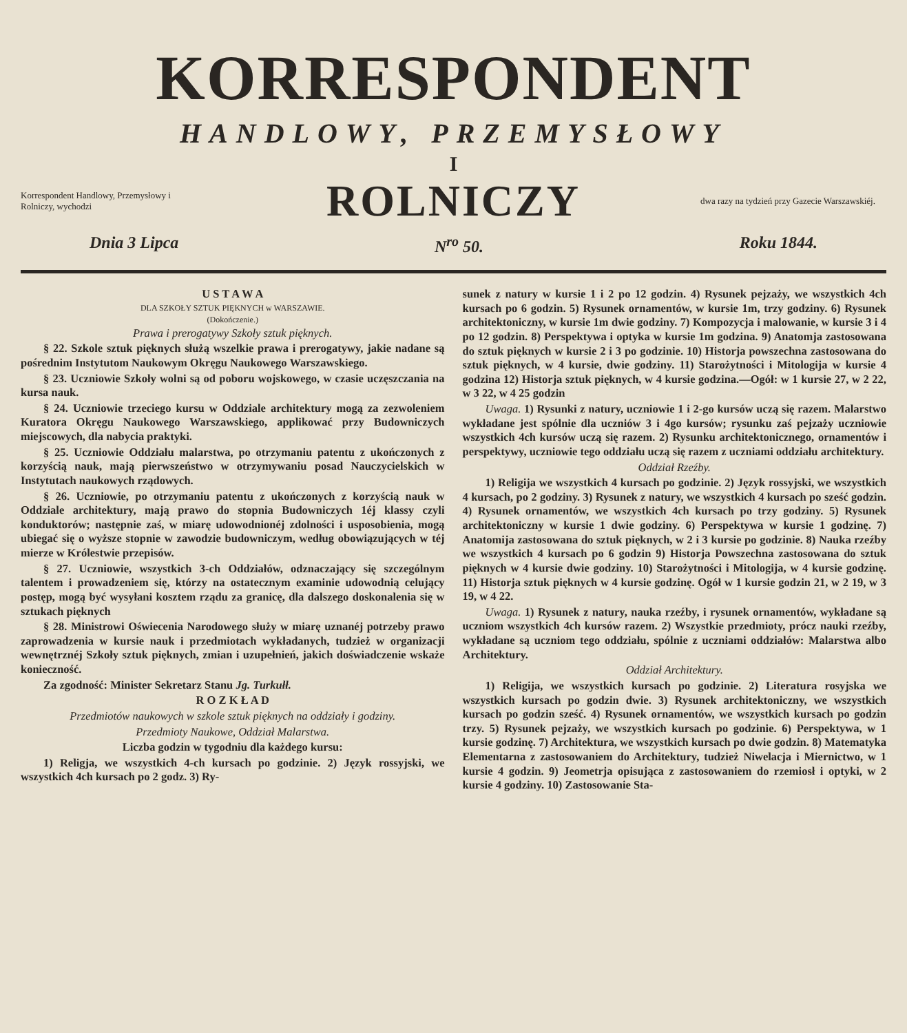KORRESPONDENT
HANDLOWY, PRZEMYSŁOWY
I
Korrespondent Handlowy, Przemysłowy i Rolniczy, wychodzi
ROLNICZY
dwa razy na tydzień przy Gazecie Warszawskiéj.
Dnia 3 Lipca N<sup>ro</sup> 50. Roku 1844.
U S T A W A
DLA SZKOŁY SZTUK PIĘKNYCH w WARSZAWIE.
(Dokończenie.)
Prawa i prerogatywy Szkoły sztuk pięknych.
§ 22. Szkole sztuk pięknych służą wszelkie prawa i prerogatywy, jakie nadane są pośrednim Instytutom Naukowym Okręgu Naukowego Warszawskiego.
§ 23. Uczniowie Szkoły wolni są od poboru wojskowego, w czasie uczęszczania na kursa nauk.
§ 24. Uczniowie trzeciego kursu w Oddziale architektury mogą za zezwoleniem Kuratora Okręgu Naukowego Warszawskiego, applikować przy Budowniczych miejscowych, dla nabycia praktyki.
§ 25. Uczniowie Oddziału malarstwa, po otrzymaniu patentu z ukończonych z korzyścią nauk, mają pierwszeństwo w otrzymywaniu posad Nauczycielskich w Instytutach naukowych rządowych.
§ 26. Uczniowie, po otrzymaniu patentu z ukończonych z korzyścią nauk w Oddziale architektury, mają prawo do stopnia Budowniczych 1éj klassy czyli konduktorów; następnie zaś, w miarę udowodnionéj zdolności i usposobienia, mogą ubiegać się o wyższe stopnie w zawodzie budowniczym, według obowiązujących w téj mierze w Królestwie przepisów.
§ 27. Uczniowie, wszystkich 3-ch Oddziałów, odznaczający się szczególnym talentem i prowadzeniem się, którzy na ostatecznym examinie udowodnią celujący postęp, mogą być wysyłani kosztem rządu za granicę, dla dalszego doskonalenia się w sztukach pięknych
§ 28. Ministrowi Oświecenia Narodowego służy w miarę uznanéj potrzeby prawo zaprowadzenia w kursie nauk i przedmiotach wykładanych, tudzież w organizacji wewnętrznéj Szkoły sztuk pięknych, zmian i uzupełnień, jakich doświadczenie wskaże konieczność.
Za zgodność: Minister Sekretarz Stanu Jg. Turkułł.
R O Z K Ł A D
Przedmiotów naukowych w szkole sztuk pięknych na oddziały i godziny.
Przedmioty Naukowe, Oddział Malarstwa.
Liczba godzin w tygodniu dla każdego kursu:
1) Religja, we wszystkich 4-ch kursach po godzinie. 2) Język rossyjski, we wszystkich 4ch kursach po 2 godz. 3) Ry-
sunek z natury w kursie 1 i 2 po 12 godzin. 4) Rysunek pejzaży, we wszystkich 4ch kursach po 6 godzin. 5) Rysunek ornamentów, w kursie 1m, trzy godziny. 6) Rysunek architektoniczny, w kursie 1m dwie godziny. 7) Kompozycja i malowanie, w kursie 3 i 4 po 12 godzin. 8) Perspektywa i optyka w kursie 1m godzina. 9) Anatomja zastosowana do sztuk pięknych w kursie 2 i 3 po godzinie. 10) Historja powszechna zastosowana do sztuk pięknych, w 4 kursie, dwie godziny. 11) Starożytności i Mitologija w kursie 4 godzina 12) Historja sztuk pięknych, w 4 kursie godzina.—Ogół: w 1 kursie 27, w 2 22, w 3 22, w 4 25 godzin
Uwaga. 1) Rysunki z natury, uczniowie 1 i 2-go kursów uczą się razem. Malarstwo wykładane jest spólnie dla uczniów 3 i 4go kursów; rysunku zaś pejzaży uczniowie wszystkich 4ch kursów uczą się razem. 2) Rysunku architektonicznego, ornamentów i perspektywy, uczniowie tego oddziału uczą się razem z uczniami oddziału architektury.
Oddział Rzeźby.
1) Religija we wszystkich 4 kursach po godzinie. 2) Język rossyjski, we wszystkich 4 kursach, po 2 godziny. 3) Rysunek z natury, we wszystkich 4 kursach po sześć godzin. 4) Rysunek ornamentów, we wszystkich 4ch kursach po trzy godziny. 5) Rysunek architektoniczny w kursie 1 dwie godziny. 6) Perspektywa w kursie 1 godzinę. 7) Anatomija zastosowana do sztuk pięknych, w 2 i 3 kursie po godzinie. 8) Nauka rzeźby we wszystkich 4 kursach po 6 godzin 9) Historja Powszechna zastosowana do sztuk pięknych w 4 kursie dwie godziny. 10) Starożytności i Mitologija, w 4 kursie godzinę. 11) Historja sztuk pięknych w 4 kursie godzinę. Ogół w 1 kursie godzin 21, w 2 19, w 3 19, w 4 22.
Uwaga. 1) Rysunek z natury, nauka rzeźby, i rysunek ornamentów, wykładane są uczniom wszystkich 4ch kursów razem. 2) Wszystkie przedmioty, prócz nauki rzeźby, wykładane są uczniom tego oddziału, spólnie z uczniami oddziałów: Malarstwa albo Architektury.
Oddział Architektury.
1) Religija, we wszystkich kursach po godzinie. 2) Literatura rosyjska we wszystkich kursach po godzin dwie. 3) Rysunek architektoniczny, we wszystkich kursach po godzin sześć. 4) Rysunek ornamentów, we wszystkich kursach po godzin trzy. 5) Rysunek pejzaży, we wszystkich kursach po godzinie. 6) Perspektywa, w 1 kursie godzinę. 7) Architektura, we wszystkich kursach po dwie godzin. 8) Matematyka Elementarna z zastosowaniem do Architektury, tudzież Niwelacja i Miernictwo, w 1 kursie 4 godzin. 9) Jeometrja opisująca z zastosowaniem do rzemiosł i optyki, w 2 kursie 4 godziny. 10) Zastosowanie Sta-